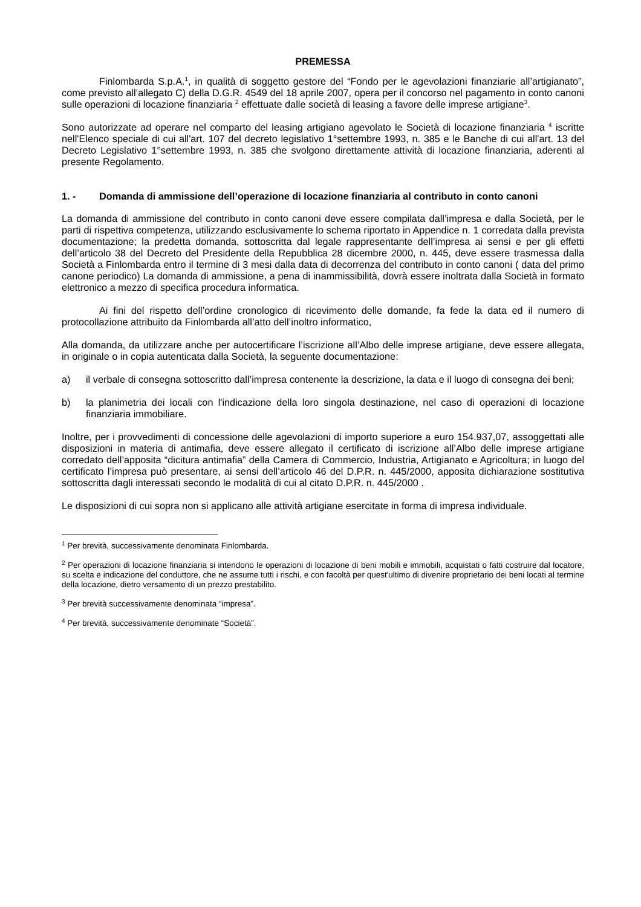PREMESSA
Finlombarda S.p.A.<sup>1</sup>, in qualità di soggetto gestore del “Fondo per le agevolazioni finanziarie all’artigianato”, come previsto all’allegato C) della D.G.R. 4549 del 18 aprile 2007, opera per il concorso nel pagamento in conto canoni sulle operazioni di locazione finanziaria <sup>2</sup> effettuate dalle società di leasing a favore delle imprese artigiane<sup>3</sup>.
Sono autorizzate ad operare nel comparto del leasing artigiano agevolato le Società di locazione finanziaria <sup>4</sup> iscritte nell'Elenco speciale di cui all'art. 107 del decreto legislativo 1°settembre 1993, n. 385 e le Banche di cui all'art. 13 del Decreto Legislativo 1°settembre 1993, n. 385 che svolgono direttamente attività di locazione finanziaria, aderenti al presente Regolamento.
1. - Domanda di ammissione dell’operazione di locazione finanziaria al contributo in conto canoni
La domanda di ammissione del contributo in conto canoni deve essere compilata dall’impresa e dalla Società, per le parti di rispettiva competenza, utilizzando esclusivamente lo schema riportato in Appendice n. 1 corredata dalla prevista documentazione; la predetta domanda, sottoscritta dal legale rappresentante dell’impresa ai sensi e per gli effetti dell’articolo 38 del Decreto del Presidente della Repubblica 28 dicembre 2000, n. 445, deve essere trasmessa dalla Società a Finlombarda entro il termine di 3 mesi dalla data di decorrenza del contributo in conto canoni ( data del primo canone periodico) La domanda di ammissione, a pena di inammissibilità, dovrà essere inoltrata dalla Società in formato elettronico a mezzo di specifica procedura informatica.
Ai fini del rispetto dell’ordine cronologico di ricevimento delle domande, fa fede la data ed il numero di protocollazione attribuito da Finlombarda all’atto dell’inoltro informatico,
Alla domanda, da utilizzare anche per autocertificare l’iscrizione all’Albo delle imprese artigiane, deve essere allegata, in originale o in copia autenticata dalla Società, la seguente documentazione:
a) il verbale di consegna sottoscritto dall’impresa contenente la descrizione, la data e il luogo di consegna dei beni;
b) la planimetria dei locali con l'indicazione della loro singola destinazione, nel caso di operazioni di locazione finanziaria immobiliare.
Inoltre, per i provvedimenti di concessione delle agevolazioni di importo superiore a euro 154.937,07, assoggettati alle disposizioni in materia di antimafia, deve essere allegato il certificato di iscrizione all’Albo delle imprese artigiane corredato dell’apposita “dicitura antimafia” della Camera di Commercio, Industria, Artigianato e Agricoltura; in luogo del certificato l’impresa può presentare, ai sensi dell’articolo 46 del D.P.R. n. 445/2000, apposita dichiarazione sostitutiva sottoscritta dagli interessati secondo le modalità di cui al citato D.P.R. n. 445/2000 .
Le disposizioni di cui sopra non si applicano alle attività artigiane esercitate in forma di impresa individuale.
<sup>1</sup> Per brevità, successivamente denominata Finlombarda.
<sup>2</sup> Per operazioni di locazione finanziaria si intendono le operazioni di locazione di beni mobili e immobili, acquistati o fatti costruire dal locatore, su scelta e indicazione del conduttore, che ne assume tutti i rischi, e con facoltà per quest'ultimo di divenire proprietario dei beni locati al termine della locazione, dietro versamento di un prezzo prestabilito.
<sup>3</sup> Per brevità successivamente denominata “impresa”.
<sup>4</sup> Per brevità, successivamente denominate “Società”.